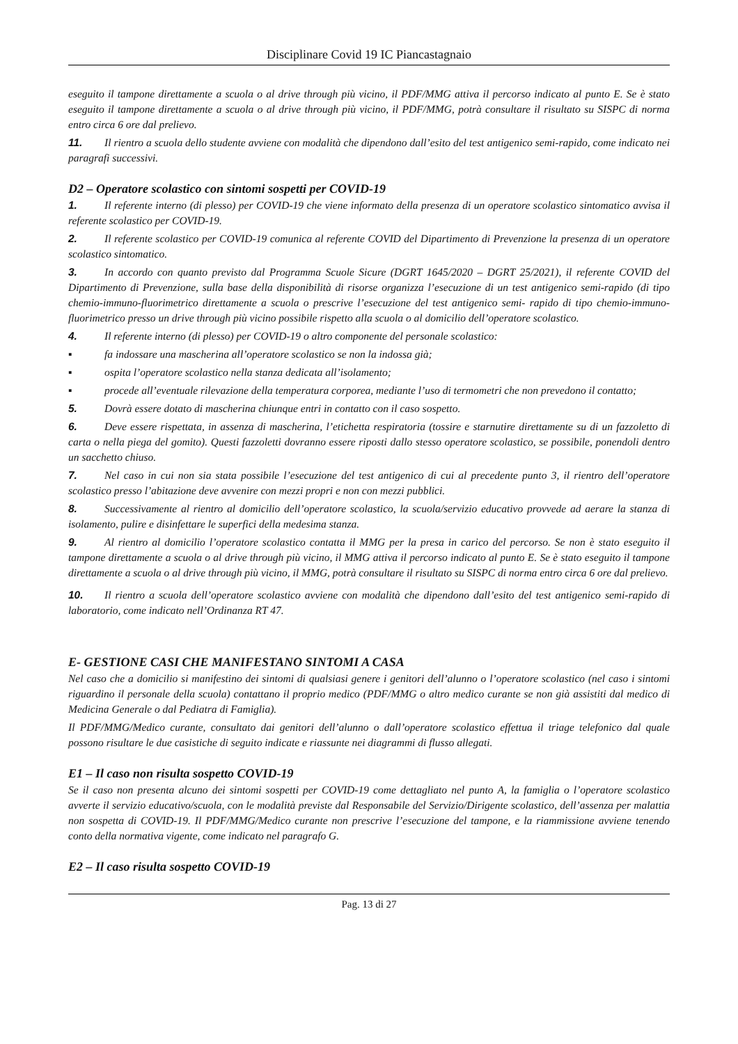Disciplinare Covid 19 IC Piancastagnaio
eseguito il tampone direttamente a scuola o al drive through più vicino, il PDF/MMG attiva il percorso indicato al punto E. Se è stato eseguito il tampone direttamente a scuola o al drive through più vicino, il PDF/MMG, potrà consultare il risultato su SISPC di norma entro circa 6 ore dal prelievo.
11. Il rientro a scuola dello studente avviene con modalità che dipendono dall’esito del test antigenico semi-rapido, come indicato nei paragrafi successivi.
D2 – Operatore scolastico con sintomi sospetti per COVID-19
1. Il referente interno (di plesso) per COVID-19 che viene informato della presenza di un operatore scolastico sintomatico avvisa il referente scolastico per COVID-19.
2. Il referente scolastico per COVID-19 comunica al referente COVID del Dipartimento di Prevenzione la presenza di un operatore scolastico sintomatico.
3. In accordo con quanto previsto dal Programma Scuole Sicure (DGRT 1645/2020 – DGRT 25/2021), il referente COVID del Dipartimento di Prevenzione, sulla base della disponibilità di risorse organizza l’esecuzione di un test antigenico semi-rapido (di tipo chemio-immuno-fluorimetrico direttamente a scuola o prescrive l’esecuzione del test antigenico semi- rapido di tipo chemio-immuno-fluorimetrico presso un drive through più vicino possibile rispetto alla scuola o al domicilio dell’operatore scolastico.
4. Il referente interno (di plesso) per COVID-19 o altro componente del personale scolastico:
▪ fa indossare una mascherina all’operatore scolastico se non la indossa già;
▪ ospita l’operatore scolastico nella stanza dedicata all’isolamento;
▪ procede all’eventuale rilevazione della temperatura corporea, mediante l’uso di termometri che non prevedono il contatto;
5. Dovrà essere dotato di mascherina chiunque entri in contatto con il caso sospetto.
6. Deve essere rispettata, in assenza di mascherina, l’etichetta respiratoria (tossire e starnutire direttamente su di un fazzoletto di carta o nella piega del gomito). Questi fazzoletti dovranno essere riposti dallo stesso operatore scolastico, se possibile, ponendoli dentro un sacchetto chiuso.
7. Nel caso in cui non sia stata possibile l’esecuzione del test antigenico di cui al precedente punto 3, il rientro dell’operatore scolastico presso l’abitazione deve avvenire con mezzi propri e non con mezzi pubblici.
8. Successivamente al rientro al domicilio dell’operatore scolastico, la scuola/servizio educativo provvede ad aerare la stanza di isolamento, pulire e disinfettare le superfici della medesima stanza.
9. Al rientro al domicilio l’operatore scolastico contatta il MMG per la presa in carico del percorso. Se non è stato eseguito il tampone direttamente a scuola o al drive through più vicino, il MMG attiva il percorso indicato al punto E. Se è stato eseguito il tampone direttamente a scuola o al drive through più vicino, il MMG, potrà consultare il risultato su SISPC di norma entro circa 6 ore dal prelievo.
10. Il rientro a scuola dell’operatore scolastico avviene con modalità che dipendono dall’esito del test antigenico semi-rapido di laboratorio, come indicato nell’Ordinanza RT 47.
E- GESTIONE CASI CHE MANIFESTANO SINTOMI A CASA
Nel caso che a domicilio si manifestino dei sintomi di qualsiasi genere i genitori dell’alunno o l’operatore scolastico (nel caso i sintomi riguardino il personale della scuola) contattano il proprio medico (PDF/MMG o altro medico curante se non già assistiti dal medico di Medicina Generale o dal Pediatra di Famiglia).
Il PDF/MMG/Medico curante, consultato dai genitori dell’alunno o dall’operatore scolastico effettua il triage telefonico dal quale possono risultare le due casistiche di seguito indicate e riassunte nei diagrammi di flusso allegati.
E1 – Il caso non risulta sospetto COVID-19
Se il caso non presenta alcuno dei sintomi sospetti per COVID-19 come dettagliato nel punto A, la famiglia o l’operatore scolastico avverte il servizio educativo/scuola, con le modalità previste dal Responsabile del Servizio/Dirigente scolastico, dell’assenza per malattia non sospetta di COVID-19. Il PDF/MMG/Medico curante non prescrive l’esecuzione del tampone, e la riammissione avviene tenendo conto della normativa vigente, come indicato nel paragrafo G.
E2 – Il caso risulta sospetto COVID-19
Pag. 13 di 27